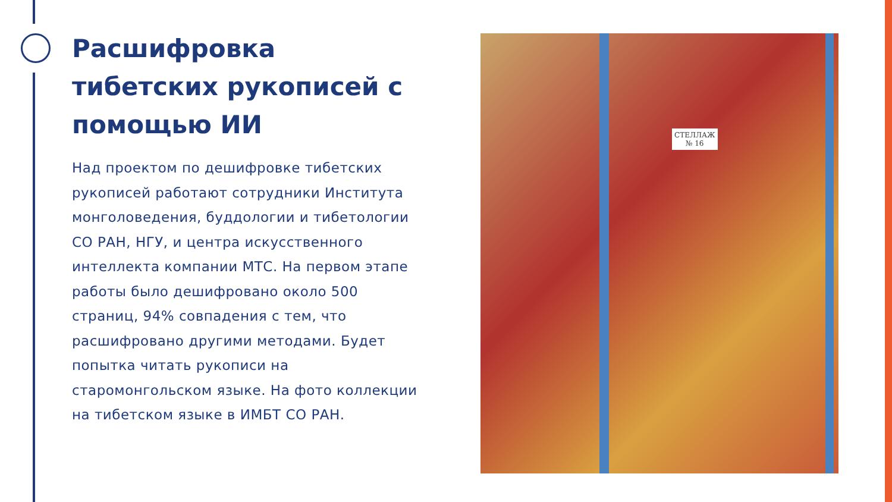Расшифровка тибетских рукописей с помощью ИИ
Над проектом по дешифровке тибетских рукописей работают сотрудники Института монголоведения, буддологии и тибетологии СО РАН, НГУ, и центра искусственного интеллекта компании МТС. На первом этапе работы было дешифровано около 500 страниц, 94% совпадения с тем, что расшифровано другими методами. Будет попытка читать рукописи на старомонгольском языке. На фото коллекции на тибетском языке в ИМБТ СО РАН.
СТЕЛЛАЖ
№ 16